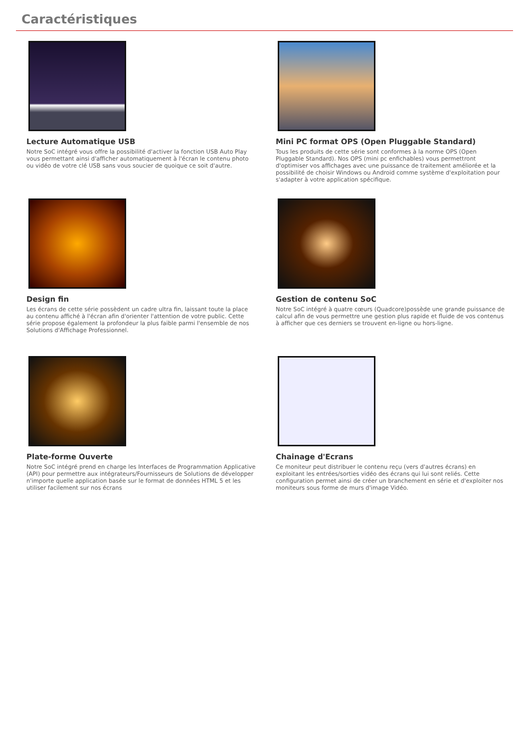Caractéristiques
Lecture Automatique USB
Notre SoC intégré vous offre la possibilité d'activer la fonction USB Auto Play vous permettant ainsi d'afficher automatiquement à l'écran le contenu photo ou vidéo de votre clé USB sans vous soucier de quoique ce soit d'autre.
Mini PC format OPS (Open Pluggable Standard)
Tous les produits de cette série sont conformes à la norme OPS (Open Pluggable Standard). Nos OPS (mini pc enfichables) vous permettront d'optimiser vos affichages avec une puissance de traitement améliorée et la possibilité de choisir Windows ou Android comme système d'exploitation pour s'adapter à votre application spécifique.
Design fin
Les écrans de cette série possèdent un cadre ultra fin, laissant toute la place au contenu affiché à l'écran afin d'orienter l'attention de votre public. Cette série propose également la profondeur la plus faible parmi l'ensemble de nos Solutions d'Affichage Professionnel.
Gestion de contenu SoC
Notre SoC intégré à quatre cœurs (Quadcore)possède une grande puissance de calcul afin de vous permettre une gestion plus rapide et fluide de vos contenus à afficher que ces derniers se trouvent en-ligne ou hors-ligne.
Plate-forme Ouverte
Notre SoC intégré prend en charge les Interfaces de Programmation Applicative (API) pour permettre aux intégrateurs/Fournisseurs de Solutions de développer n'importe quelle application basée sur le format de données HTML 5 et les utiliser facilement sur nos écrans
Chainage d'Ecrans
Ce moniteur peut distribuer le contenu reçu (vers d'autres écrans) en exploitant les entrées/sorties vidéo des écrans qui lui sont reliés. Cette configuration permet ainsi de créer un branchement en série et d'exploiter nos moniteurs sous forme de murs d'image Vidéo.